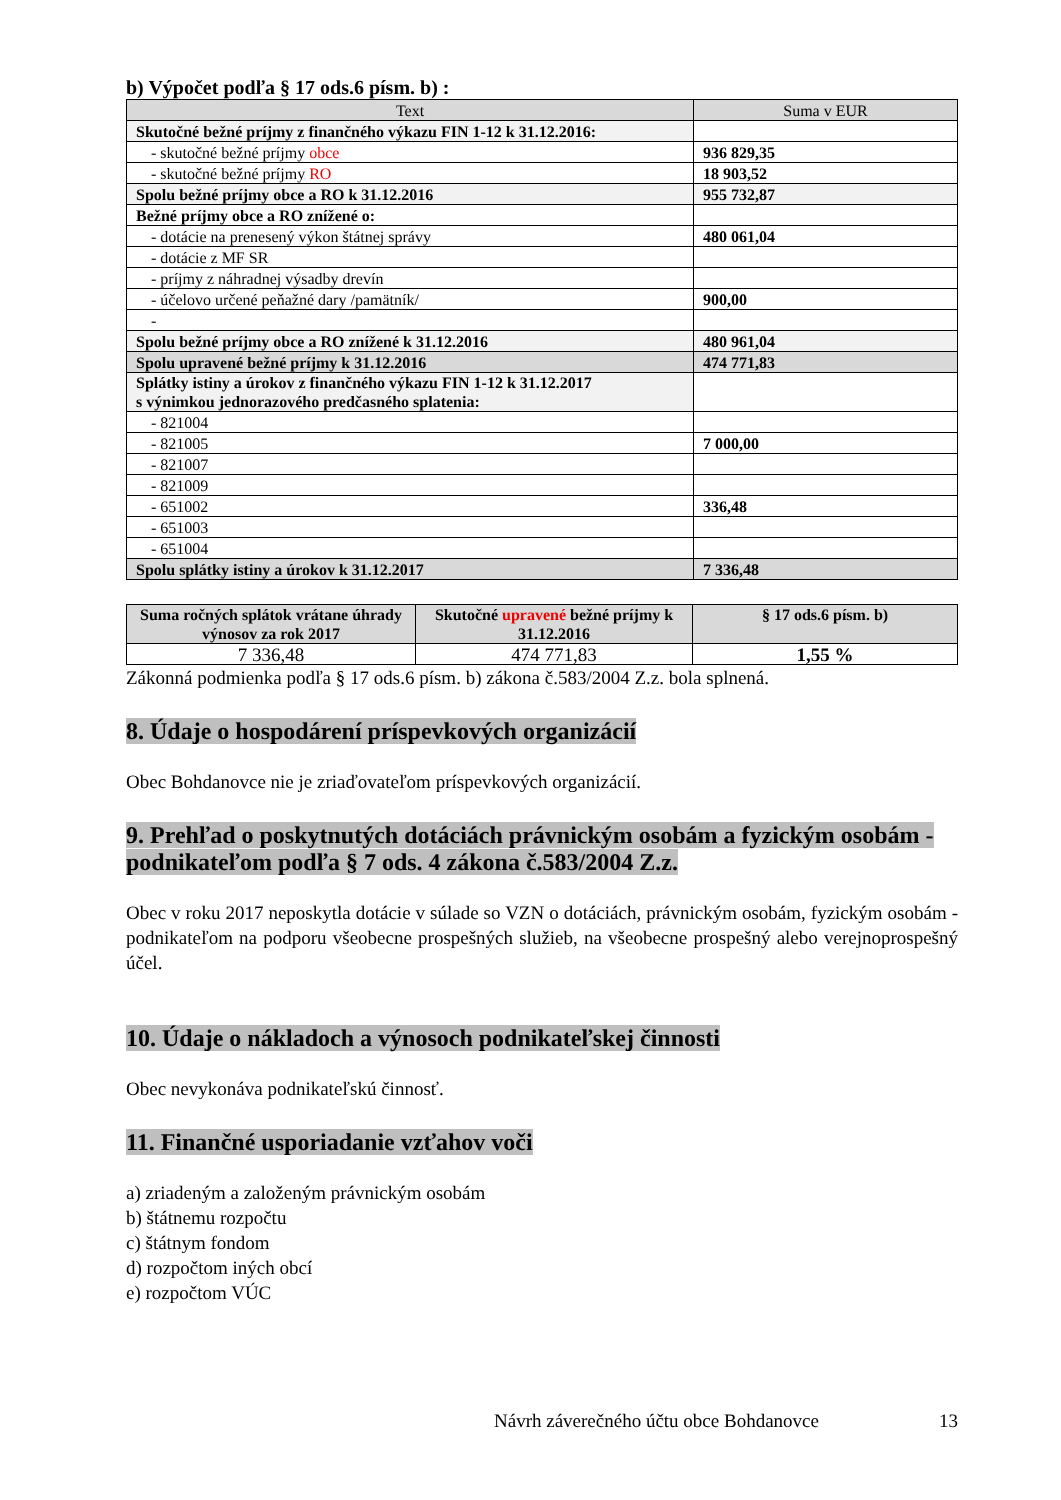b) Výpočet podľa § 17 ods.6 písm. b) :
| Text | Suma v EUR |
| --- | --- |
| Skutočné bežné príjmy z finančného výkazu FIN 1-12 k 31.12.2016: | |
| - skutočné bežné príjmy obce | 936 829,35 |
| - skutočné bežné príjmy RO | 18 903,52 |
| Spolu bežné príjmy obce a RO k 31.12.2016 | 955 732,87 |
| Bežné príjmy obce a RO znížené o: | |
| - dotácie na prenesený výkon štátnej správy | 480 061,04 |
| - dotácie z MF SR | |
| - príjmy z náhradnej výsadby drevín | |
| - účelovo určené peňažné dary /pamätník/ | 900,00 |
| - | |
| Spolu bežné príjmy obce a RO znížené k 31.12.2016 | 480 961,04 |
| Spolu upravené bežné príjmy k 31.12.2016 | 474 771,83 |
| Splátky istiny a úrokov z finančného výkazu FIN 1-12 k 31.12.2017 s výnimkou jednorazového predčasného splatenia: | |
| - 821004 | |
| - 821005 | 7 000,00 |
| - 821007 | |
| - 821009 | |
| - 651002 | 336,48 |
| - 651003 | |
| - 651004 | |
| Spolu splátky istiny a úrokov k 31.12.2017 | 7 336,48 |
| Suma ročných splátok vrátane úhrady výnosov za rok 2017 | Skutočné upravené bežné príjmy k 31.12.2016 | § 17 ods.6 písm. b) |
| --- | --- | --- |
| 7 336,48 | 474 771,83 | 1,55 % |
Zákonná podmienka podľa § 17 ods.6 písm. b) zákona č.583/2004 Z.z. bola splnená.
8. Údaje o hospodárení príspevkových organizácií
Obec Bohdanovce nie je zriaďovateľom príspevkových organizácií.
9. Prehľad o poskytnutých dotáciách právnickým osobám a fyzickým osobám - podnikateľom podľa § 7 ods. 4 zákona č.583/2004 Z.z.
Obec v roku 2017 neposkytla dotácie v súlade so VZN o dotáciách, právnickým osobám, fyzickým osobám - podnikateľom na podporu všeobecne prospešných služieb, na všeobecne prospešný alebo verejnoprospešný účel.
10. Údaje o nákladoch a výnosoch podnikateľskej činnosti
Obec nevykonáva podnikateľskú činnosť.
11. Finančné usporiadanie vzťahov voči
a) zriadeným a založeným právnickým osobám
b) štátnemu rozpočtu
c) štátnym fondom
d) rozpočtom iných obcí
e) rozpočtom VÚC
Návrh záverečného účtu obce Bohdanovce 13